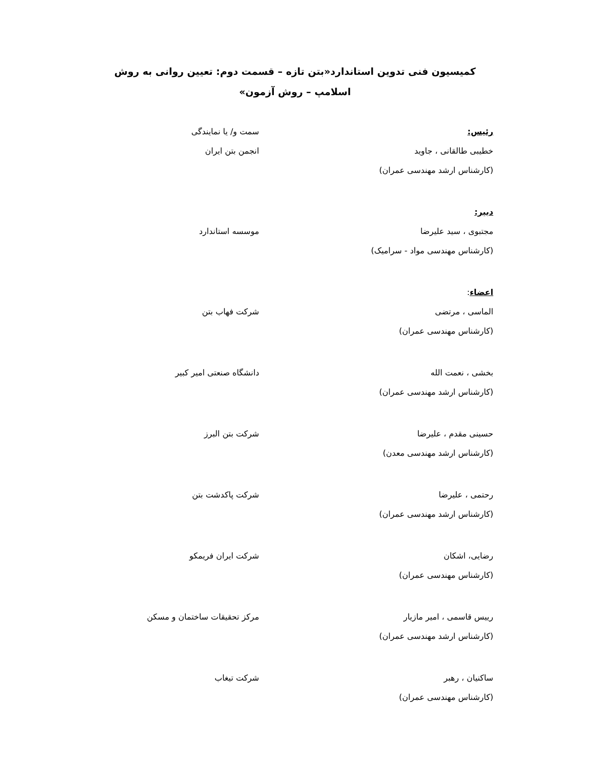کمیسیون فنی تدوین استاندارد«بتن تازه – قسمت دوم: تعیین روانی به روش اسلامپ – روش آزمون»
رئیس: سمت و/ یا نمایندگی
خطیبی طالقانی ، جاوید
(کارشناس ارشد مهندسی عمران)
انجمن بتن ایران
دبیر:
مجتبوی ، سید علیرضا
(کارشناس مهندسی مواد - سرامیک)
موسسه استاندارد
اعضاء:
الماسی ، مرتضی
(کارشناس مهندسی عمران)
شرکت فهاب بتن
بخشی ، نعمت الله
(کارشناس ارشد مهندسی عمران)
دانشگاه صنعتی امیر کبیر
حسینی مقدم ، علیرضا
(کارشناس ارشد مهندسی معدن)
شرکت بتن البرز
رحتمی ، علیرضا
(کارشناس ارشد مهندسی عمران)
شرکت پاکدشت بتن
رضایی، اشکان
(کارشناس مهندسی عمران)
شرکت ایران فریمکو
رییس قاسمی ، امیر مازیار
(کارشناس ارشد مهندسی عمران)
مرکز تحقیقات ساختمان و مسکن
ساکنیان ، رهبر
(کارشناس مهندسی عمران)
شرکت تیغاب